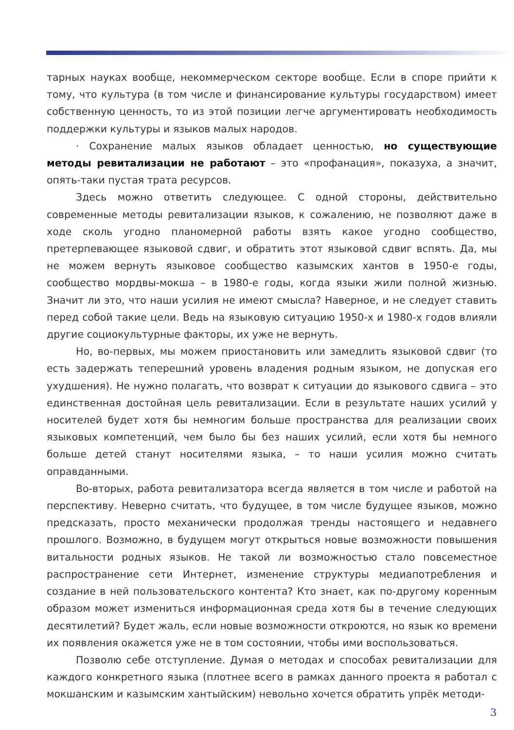тарных науках вообще, некоммерческом секторе вообще. Если в споре прийти к тому, что культура (в том числе и финансирование культуры государством) имеет собственную ценность, то из этой позиции легче аргументировать необходимость поддержки культуры и языков малых народов.
· Сохранение малых языков обладает ценностью, но существующие методы ревитализации не работают – это «профанация», показуха, а значит, опять-таки пустая трата ресурсов.
Здесь можно ответить следующее. С одной стороны, действительно современные методы ревитализации языков, к сожалению, не позволяют даже в ходе сколь угодно планомерной работы взять какое угодно сообщество, претерпевающее языковой сдвиг, и обратить этот языковой сдвиг вспять. Да, мы не можем вернуть языковое сообщество казымских хантов в 1950-е годы, сообщество мордвы-мокша – в 1980-е годы, когда языки жили полной жизнью. Значит ли это, что наши усилия не имеют смысла? Наверное, и не следует ставить перед собой такие цели. Ведь на языковую ситуацию 1950-х и 1980-х годов влияли другие социокультурные факторы, их уже не вернуть.
Но, во-первых, мы можем приостановить или замедлить языковой сдвиг (то есть задержать теперешний уровень владения родным языком, не допуская его ухудшения). Не нужно полагать, что возврат к ситуации до языкового сдвига – это единственная достойная цель ревитализации. Если в результате наших усилий у носителей будет хотя бы немногим больше пространства для реализации своих языковых компетенций, чем было бы без наших усилий, если хотя бы немного больше детей станут носителями языка, – то наши усилия можно считать оправданными.
Во-вторых, работа ревитализатора всегда является в том числе и работой на перспективу. Неверно считать, что будущее, в том числе будущее языков, можно предсказать, просто механически продолжая тренды настоящего и недавнего прошлого. Возможно, в будущем могут открыться новые возможности повышения витальности родных языков. Не такой ли возможностью стало повсеместное распространение сети Интернет, изменение структуры медиапотребления и создание в ней пользовательского контента? Кто знает, как по-другому коренным образом может измениться информационная среда хотя бы в течение следующих десятилетий? Будет жаль, если новые возможности откроются, но язык ко времени их появления окажется уже не в том состоянии, чтобы ими воспользоваться.
Позволю себе отступление. Думая о методах и способах ревитализации для каждого конкретного языка (плотнее всего в рамках данного проекта я работал с мокшанским и казымским хантыйским) невольно хочется обратить упрёк методи-
3